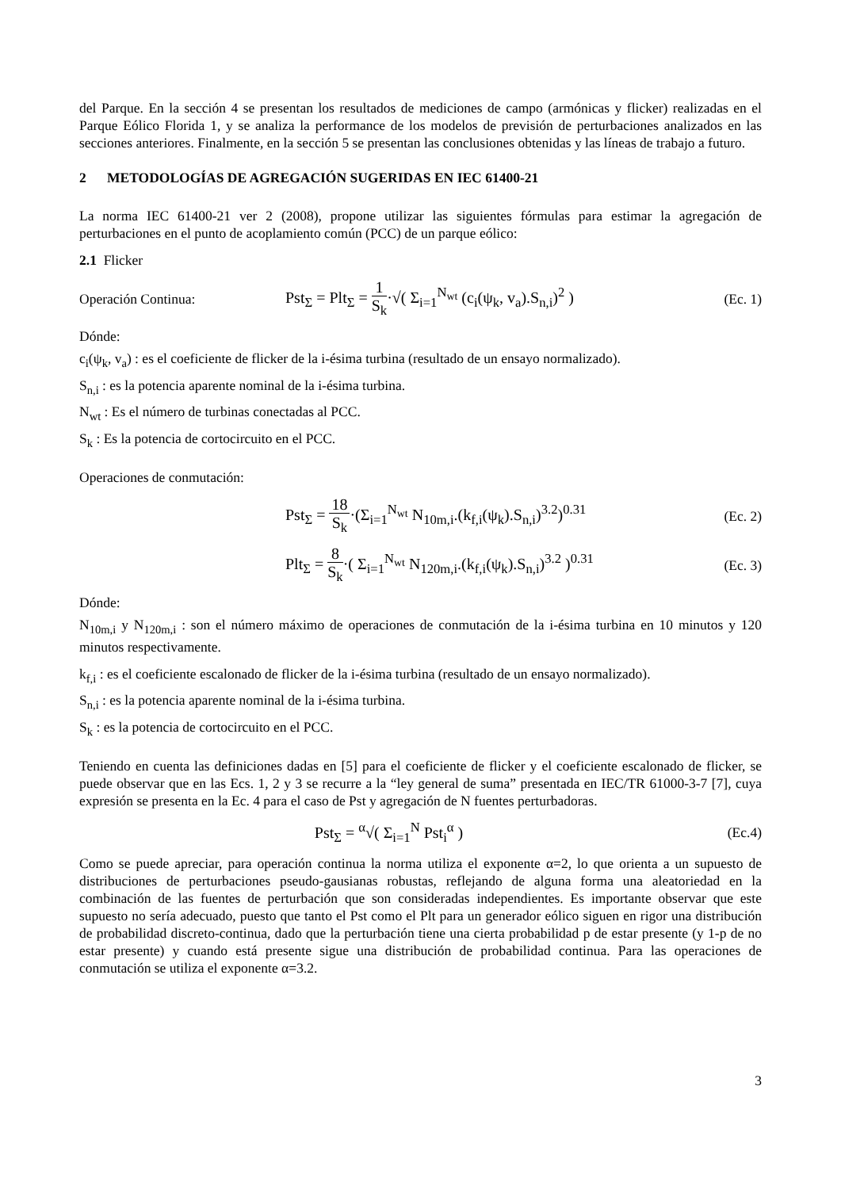del Parque. En la sección 4 se presentan los resultados de mediciones de campo (armónicas y flicker) realizadas en el Parque Eólico Florida 1, y se analiza la performance de los modelos de previsión de perturbaciones analizados en las secciones anteriores. Finalmente, en la sección 5 se presentan las conclusiones obtenidas y las líneas de trabajo a futuro.
2 METODOLOGÍAS DE AGREGACIÓN SUGERIDAS EN IEC 61400-21
La norma IEC 61400-21 ver 2 (2008), propone utilizar las siguientes fórmulas para estimar la agregación de perturbaciones en el punto de acoplamiento común (PCC) de un parque eólico:
2.1 Flicker
Operación Continua:
Pst<sub>Σ</sub> = Plt<sub>Σ</sub> = 1 S<sub>k</sub>·√( Σ<sub>i=1</sub><sup>N<sub>wt</sub></sup> (c<sub>i</sub>(ψ<sub>k</sub>, v<sub>a</sub>).S<sub>n,i</sub>)<sup>2</sup> )
(Ec. 1)
Dónde:
c<sub>i</sub>(ψ<sub>k</sub>, v<sub>a</sub>) : es el coeficiente de flicker de la i-ésima turbina (resultado de un ensayo normalizado).
S<sub>n,i</sub> : es la potencia aparente nominal de la i-ésima turbina.
N<sub>wt</sub> : Es el número de turbinas conectadas al PCC.
S<sub>k</sub> : Es la potencia de cortocircuito en el PCC.
Operaciones de conmutación:
Pst<sub>Σ</sub> = 18 S<sub>k</sub>·(Σ<sub>i=1</sub><sup>N<sub>wt</sub></sup> N<sub>10m,i</sub>.(k<sub>f,i</sub>(ψ<sub>k</sub>).S<sub>n,i</sub>)<sup>3.2</sup>)<sup>0.31</sup>
(Ec. 2)
Plt<sub>Σ</sub> = 8 S<sub>k</sub>·( Σ<sub>i=1</sub><sup>N<sub>wt</sub></sup> N<sub>120m,i</sub>.(k<sub>f,i</sub>(ψ<sub>k</sub>).S<sub>n,i</sub>)<sup>3.2</sup> )<sup>0.31</sup>
(Ec. 3)
Dónde:
N<sub>10m,i</sub> y N<sub>120m,i</sub> : son el número máximo de operaciones de conmutación de la i-ésima turbina en 10 minutos y 120 minutos respectivamente.
k<sub>f,i</sub> : es el coeficiente escalonado de flicker de la i-ésima turbina (resultado de un ensayo normalizado).
S<sub>n,i</sub> : es la potencia aparente nominal de la i-ésima turbina.
S<sub>k</sub> : es la potencia de cortocircuito en el PCC.
Teniendo en cuenta las definiciones dadas en [5] para el coeficiente de flicker y el coeficiente escalonado de flicker, se puede observar que en las Ecs. 1, 2 y 3 se recurre a la “ley general de suma” presentada en IEC/TR 61000-3-7 [7], cuya expresión se presenta en la Ec. 4 para el caso de Pst y agregación de N fuentes perturbadoras.
Pst<sub>Σ</sub> = <sup>α</sup>√( Σ<sub>i=1</sub><sup>N</sup> Pst<sub>i</sub><sup>α</sup> ) (Ec.4)
Como se puede apreciar, para operación continua la norma utiliza el exponente α=2, lo que orienta a un supuesto de distribuciones de perturbaciones pseudo-gausianas robustas, reflejando de alguna forma una aleatoriedad en la combinación de las fuentes de perturbación que son consideradas independientes. Es importante observar que este supuesto no sería adecuado, puesto que tanto el Pst como el Plt para un generador eólico siguen en rigor una distribución de probabilidad discreto-continua, dado que la perturbación tiene una cierta probabilidad p de estar presente (y 1-p de no estar presente) y cuando está presente sigue una distribución de probabilidad continua. Para las operaciones de conmutación se utiliza el exponente α=3.2.
3